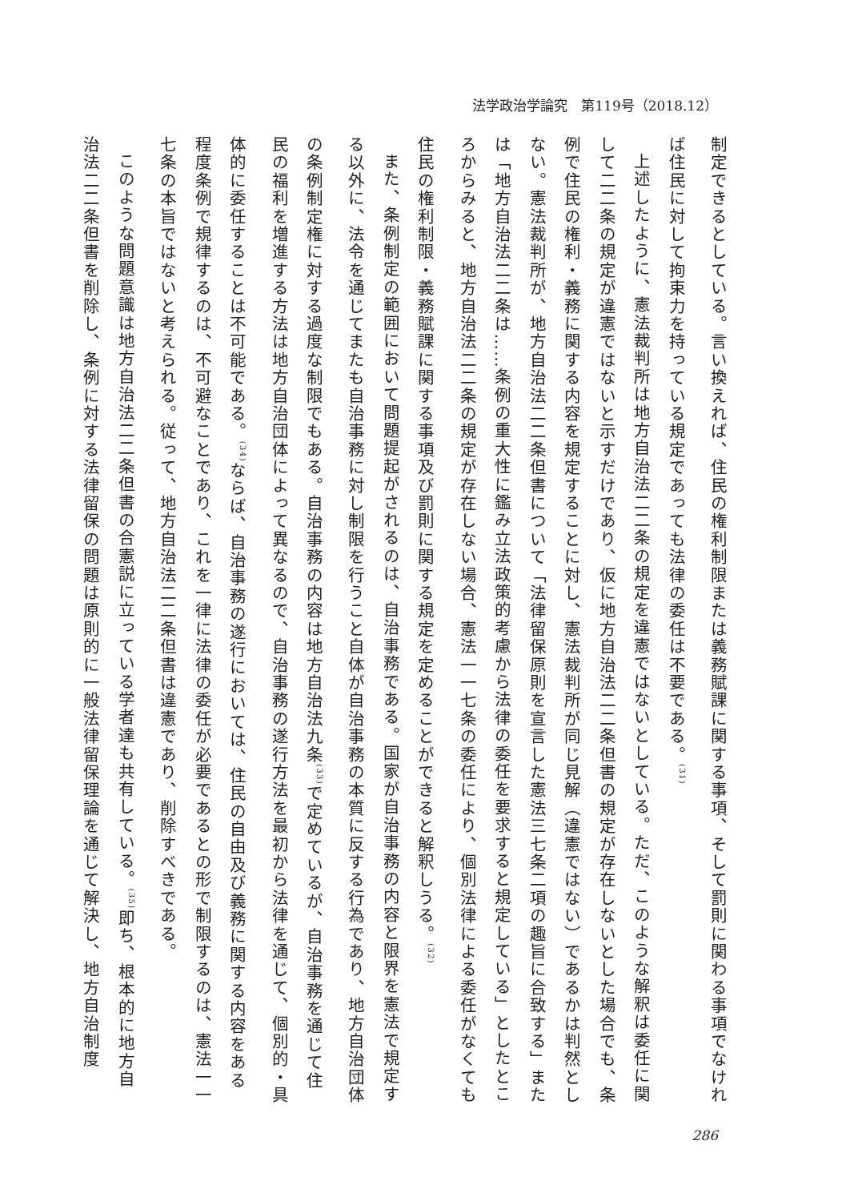法学政治学論究　第119号（2018.12）
制定できるとしている。言い換えれば、住民の権利制限または義務賦課に関する事項、そして罰則に関わる事項でなければ住民に対して拘束力を持っている規定であっても法律の委任は不要である。<sup>(31)</sup>
上述したように、憲法裁判所は地方自治法二二条の規定を違憲ではないとしている。ただ、このような解釈は委任に関して二二条の規定が違憲ではないと示すだけであり、仮に地方自治法二二条但書の規定が存在しないとした場合でも、条例で住民の権利・義務に関する内容を規定することに対し、憲法裁判所が同じ見解（違憲ではない）であるかは判然としない。憲法裁判所が、地方自治法二二条但書について「法律留保原則を宣言した憲法三七条二項の趣旨に合致する」または「地方自治法二二条は……条例の重大性に鑑み立法政策的考慮から法律の委任を要求すると規定している」としたところからみると、地方自治法二二条の規定が存在しない場合、憲法一一七条の委任により、個別法律による委任がなくても住民の権利制限・義務賦課に関する事項及び罰則に関する規定を定めることができると解釈しうる。<sup>(32)</sup>
また、条例制定の範囲において問題提起がされるのは、自治事務である。国家が自治事務の内容と限界を憲法で規定する以外に、法令を通じてまたも自治事務に対し制限を行うこと自体が自治事務の本質に反する行為であり、地方自治団体の条例制定権に対する過度な制限でもある。自治事務の内容は地方自治法九条<sup>(33)</sup>で定めているが、自治事務を通じて住民の福利を増進する方法は地方自治団体によって異なるので、自治事務の遂行方法を最初から法律を通じて、個別的・具体的に委任することは不可能である。<sup>(34)</sup>ならば、自治事務の遂行においては、住民の自由及び義務に関する内容をある程度条例で規律するのは、不可避なことであり、これを一律に法律の委任が必要であるとの形で制限するのは、憲法一一七条の本旨ではないと考えられる。従って、地方自治法二二条但書は違憲であり、削除すべきである。
このような問題意識は地方自治法二二条但書の合憲説に立っている学者達も共有している。<sup>(35)</sup>即ち、根本的に地方自治法二二条但書を削除し、条例に対する法律留保の問題は原則的に一般法律留保理論を通じて解決し、地方自治制度
286